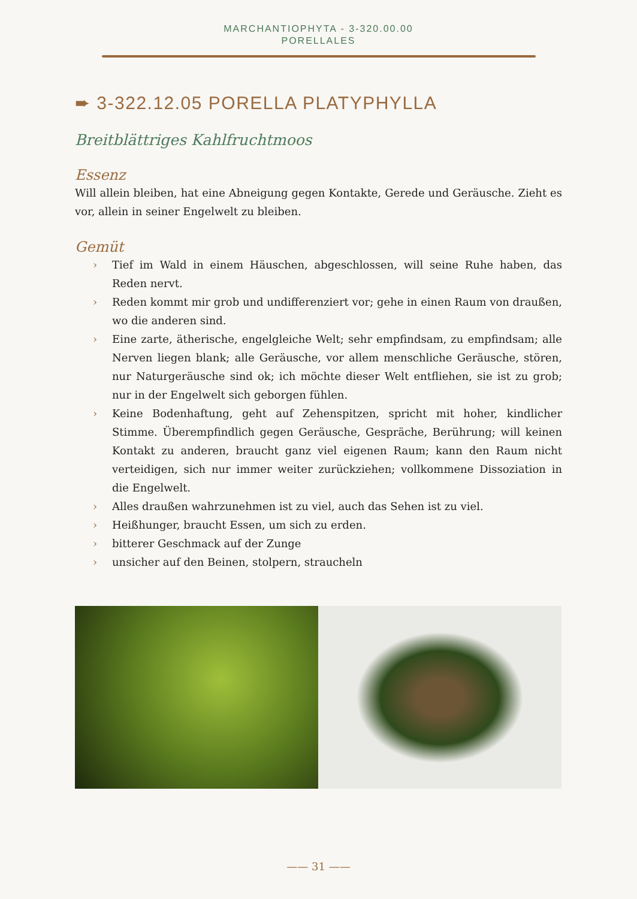MARCHANTIOPHYTA - 3-320.00.00
PORELLALES
➨ 3-322.12.05 PORELLA PLATYPHYLLA
Breitblättriges Kahlfruchtmoos
Essenz
Will allein bleiben, hat eine Abneigung gegen Kontakte, Gerede und Geräusche. Zieht es vor, allein in seiner Engelwelt zu bleiben.
Gemüt
› Tief im Wald in einem Häuschen, abgeschlossen, will seine Ruhe haben, das Reden nervt.
› Reden kommt mir grob und undifferenziert vor; gehe in einen Raum von draußen, wo die anderen sind.
› Eine zarte, ätherische, engelgleiche Welt; sehr empfindsam, zu empfindsam; alle Nerven liegen blank; alle Geräusche, vor allem menschliche Geräusche, stören, nur Naturgeräusche sind ok; ich möchte dieser Welt entfliehen, sie ist zu grob; nur in der Engelwelt sich geborgen fühlen.
› Keine Bodenhaftung, geht auf Zehenspitzen, spricht mit hoher, kindlicher Stimme. Überempfindlich gegen Geräusche, Gespräche, Berührung; will keinen Kontakt zu anderen, braucht ganz viel eigenen Raum; kann den Raum nicht verteidigen, sich nur immer weiter zurückziehen; vollkommene Dissoziation in die Engelwelt.
› Alles draußen wahrzunehmen ist zu viel, auch das Sehen ist zu viel.
› Heißhunger, braucht Essen, um sich zu erden.
› bitterer Geschmack auf der Zunge
› unsicher auf den Beinen, stolpern, straucheln
—— 31 ——